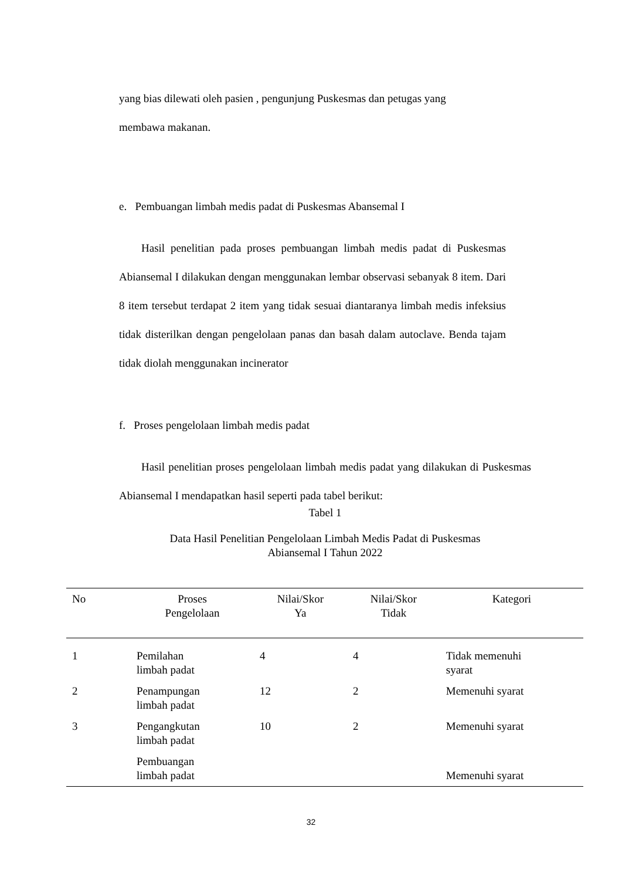yang bias dilewati oleh pasien , pengunjung Puskesmas dan petugas yang
membawa makanan.
e. Pembuangan limbah medis padat di Puskesmas Abansemal I
Hasil penelitian pada proses pembuangan limbah medis padat di Puskesmas Abiansemal I dilakukan dengan menggunakan lembar observasi sebanyak 8 item. Dari 8 item tersebut terdapat 2 item yang tidak sesuai diantaranya limbah medis infeksius tidak disterilkan dengan pengelolaan panas dan basah dalam autoclave. Benda tajam tidak diolah menggunakan incinerator
f. Proses pengelolaan limbah medis padat
Hasil penelitian proses pengelolaan limbah medis padat yang dilakukan di Puskesmas Abiansemal I mendapatkan hasil seperti pada tabel berikut:
Tabel 1
Data Hasil Penelitian Pengelolaan Limbah Medis Padat di Puskesmas
Abiansemal I Tahun 2022
| No | Proses Pengelolaan | Nilai/Skor Ya | Nilai/Skor Tidak | Kategori |
| --- | --- | --- | --- | --- |
| 1 | Pemilahan limbah padat | 4 | 4 | Tidak memenuhi syarat |
| 2 | Penampungan limbah padat | 12 | 2 | Memenuhi syarat |
| 3 | Pengangkutan limbah padat | 10 | 2 | Memenuhi syarat |
| | Pembuangan limbah padat | | | Memenuhi syarat |
32